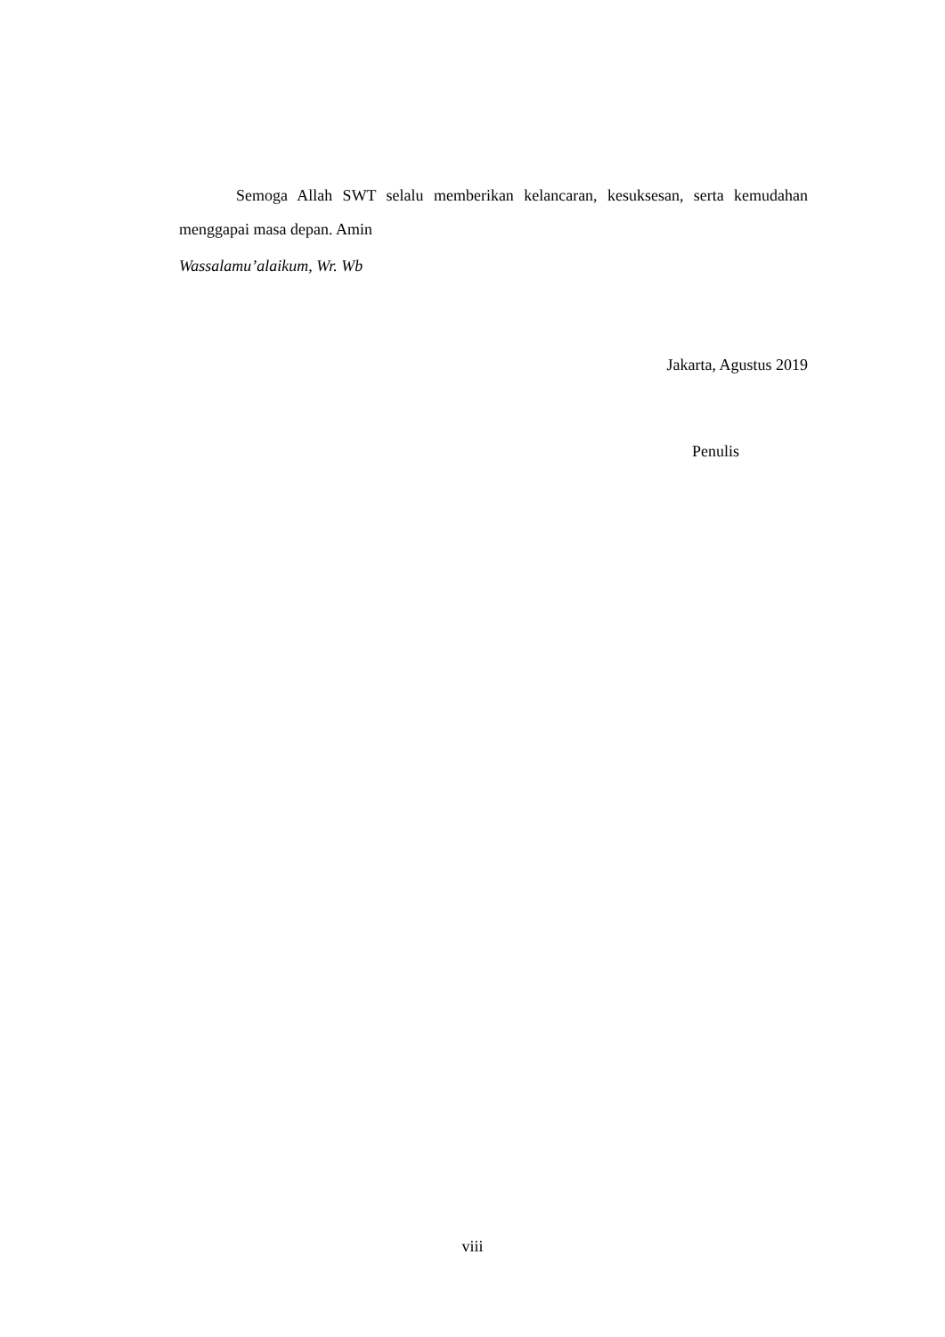Semoga Allah SWT selalu memberikan kelancaran, kesuksesan, serta kemudahan menggapai masa depan. Amin
Wassalamu’alaikum, Wr. Wb
Jakarta, Agustus 2019
Penulis
viii